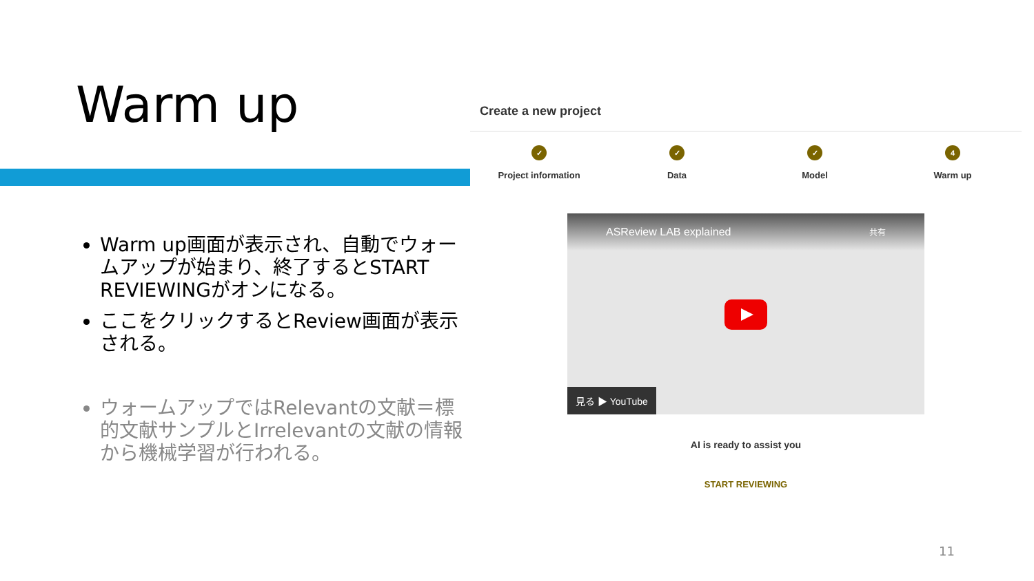Warm up
Warm up画面が表示され、自動でウォームアップが始まり、終了するとSTART REVIEWINGがオンになる。
ここをクリックするとReview画面が表示される。
ウォームアップではRelevantの文献＝標的文献サンプルとIrrelevantの文献の情報から機械学習が行われる。
Create a new project
✓
Project information
✓
Data
✓
Model
4
Warm up
ASReview LAB explained 共有
見る ▶ YouTube
AI is ready to assist you
START REVIEWING
11